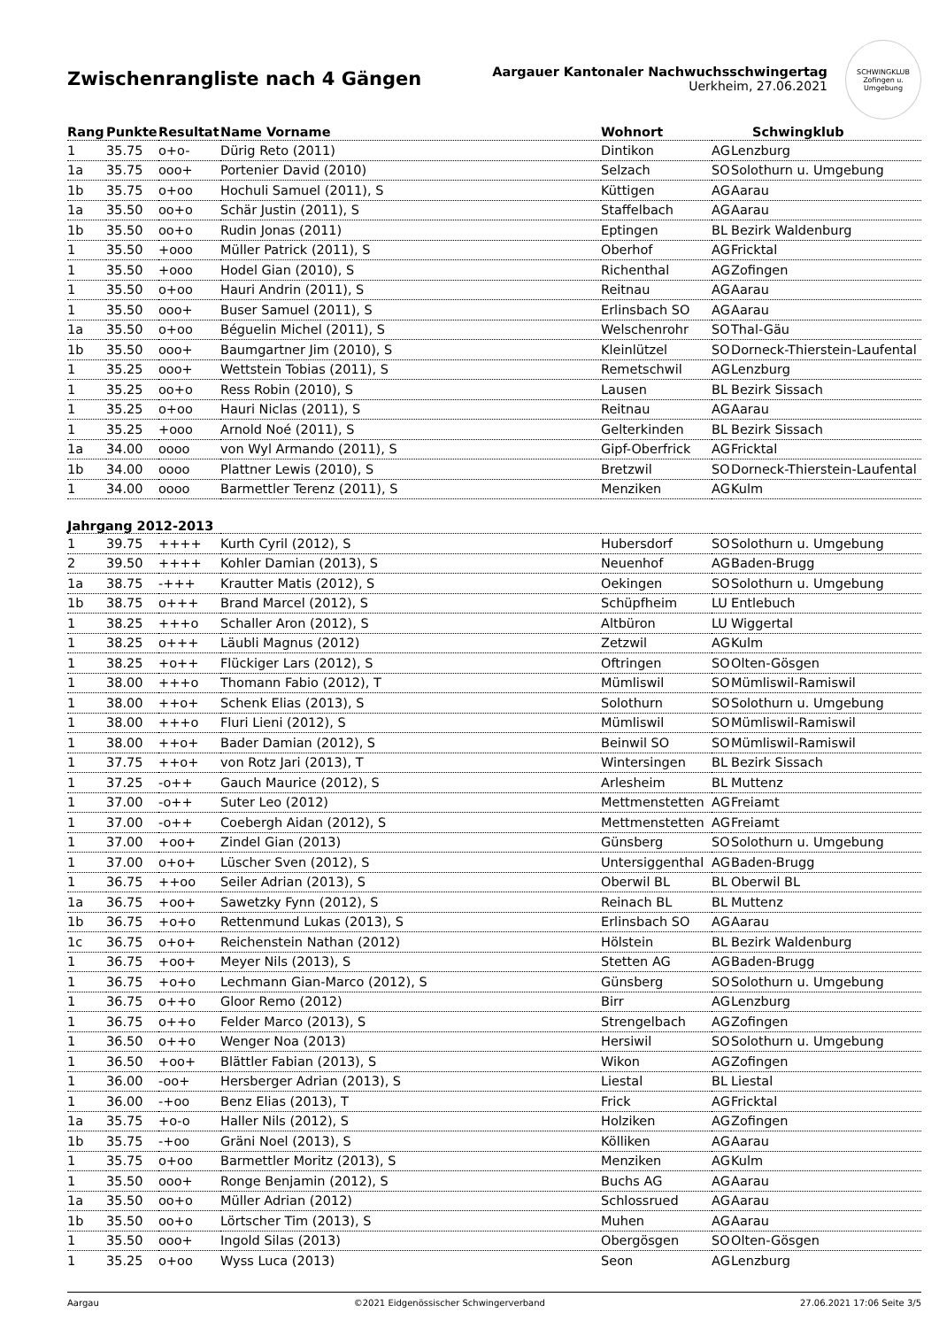Zwischenrangliste nach 4 Gängen
Aargauer Kantonaler Nachwuchsschwingertag
Uerkheim, 27.06.2021
SCHWINGKLUB
Zofingen u. Umgebung
| Rang | Punkte | Resultat | Name Vorname | Wohnort | | Schwingklub |
| --- | --- | --- | --- | --- | --- | --- |
| 1 | 35.75 | o+o- | Dürig Reto (2011) | Dintikon | AG | Lenzburg |
| 1a | 35.75 | ooo+ | Portenier David (2010) | Selzach | SO | Solothurn u. Umgebung |
| 1b | 35.75 | o+oo | Hochuli Samuel (2011), S | Küttigen | AG | Aarau |
| 1a | 35.50 | oo+o | Schär Justin (2011), S | Staffelbach | AG | Aarau |
| 1b | 35.50 | oo+o | Rudin Jonas (2011) | Eptingen | BL | Bezirk Waldenburg |
| 1 | 35.50 | +ooo | Müller Patrick (2011), S | Oberhof | AG | Fricktal |
| 1 | 35.50 | +ooo | Hodel Gian (2010), S | Richenthal | AG | Zofingen |
| 1 | 35.50 | o+oo | Hauri Andrin (2011), S | Reitnau | AG | Aarau |
| 1 | 35.50 | ooo+ | Buser Samuel (2011), S | Erlinsbach SO | AG | Aarau |
| 1a | 35.50 | o+oo | Béguelin Michel (2011), S | Welschenrohr | SO | Thal-Gäu |
| 1b | 35.50 | ooo+ | Baumgartner Jim (2010), S | Kleinlützel | SO | Dorneck-Thierstein-Laufental |
| 1 | 35.25 | ooo+ | Wettstein Tobias (2011), S | Remetschwil | AG | Lenzburg |
| 1 | 35.25 | oo+o | Ress Robin (2010), S | Lausen | BL | Bezirk Sissach |
| 1 | 35.25 | o+oo | Hauri Niclas (2011), S | Reitnau | AG | Aarau |
| 1 | 35.25 | +ooo | Arnold Noé (2011), S | Gelterkinden | BL | Bezirk Sissach |
| 1a | 34.00 | oooo | von Wyl Armando (2011), S | Gipf-Oberfrick | AG | Fricktal |
| 1b | 34.00 | oooo | Plattner Lewis (2010), S | Bretzwil | SO | Dorneck-Thierstein-Laufental |
| 1 | 34.00 | oooo | Barmettler Terenz (2011), S | Menziken | AG | Kulm |
| Jahrgang 2012-2013 | | | | | | |
| 1 | 39.75 | ++++ | Kurth Cyril (2012), S | Hubersdorf | SO | Solothurn u. Umgebung |
| 2 | 39.50 | ++++ | Kohler Damian (2013), S | Neuenhof | AG | Baden-Brugg |
| 1a | 38.75 | -+++ | Krautter Matis (2012), S | Oekingen | SO | Solothurn u. Umgebung |
| 1b | 38.75 | o+++ | Brand Marcel (2012), S | Schüpfheim | LU | Entlebuch |
| 1 | 38.25 | +++o | Schaller Aron (2012), S | Altbüron | LU | Wiggertal |
| 1 | 38.25 | o+++ | Läubli Magnus (2012) | Zetzwil | AG | Kulm |
| 1 | 38.25 | +o++ | Flückiger Lars (2012), S | Oftringen | SO | Olten-Gösgen |
| 1 | 38.00 | +++o | Thomann Fabio (2012), T | Mümliswil | SO | Mümliswil-Ramiswil |
| 1 | 38.00 | ++o+ | Schenk Elias (2013), S | Solothurn | SO | Solothurn u. Umgebung |
| 1 | 38.00 | +++o | Fluri Lieni (2012), S | Mümliswil | SO | Mümliswil-Ramiswil |
| 1 | 38.00 | ++o+ | Bader Damian (2012), S | Beinwil SO | SO | Mümliswil-Ramiswil |
| 1 | 37.75 | ++o+ | von Rotz Jari (2013), T | Wintersingen | BL | Bezirk Sissach |
| 1 | 37.25 | -o++ | Gauch Maurice (2012), S | Arlesheim | BL | Muttenz |
| 1 | 37.00 | -o++ | Suter Leo (2012) | Mettmenstetten | AG | Freiamt |
| 1 | 37.00 | -o++ | Coebergh Aidan (2012), S | Mettmenstetten | AG | Freiamt |
| 1 | 37.00 | +oo+ | Zindel Gian (2013) | Günsberg | SO | Solothurn u. Umgebung |
| 1 | 37.00 | o+o+ | Lüscher Sven (2012), S | Untersiggenthal | AG | Baden-Brugg |
| 1 | 36.75 | ++oo | Seiler Adrian (2013), S | Oberwil BL | BL | Oberwil BL |
| 1a | 36.75 | +oo+ | Sawetzky Fynn (2012), S | Reinach BL | BL | Muttenz |
| 1b | 36.75 | +o+o | Rettenmund Lukas (2013), S | Erlinsbach SO | AG | Aarau |
| 1c | 36.75 | o+o+ | Reichenstein Nathan (2012) | Hölstein | BL | Bezirk Waldenburg |
| 1 | 36.75 | +oo+ | Meyer Nils (2013), S | Stetten AG | AG | Baden-Brugg |
| 1 | 36.75 | +o+o | Lechmann Gian-Marco (2012), S | Günsberg | SO | Solothurn u. Umgebung |
| 1 | 36.75 | o++o | Gloor Remo (2012) | Birr | AG | Lenzburg |
| 1 | 36.75 | o++o | Felder Marco (2013), S | Strengelbach | AG | Zofingen |
| 1 | 36.50 | o++o | Wenger Noa (2013) | Hersiwil | SO | Solothurn u. Umgebung |
| 1 | 36.50 | +oo+ | Blättler Fabian (2013), S | Wikon | AG | Zofingen |
| 1 | 36.00 | -oo+ | Hersberger Adrian (2013), S | Liestal | BL | Liestal |
| 1 | 36.00 | -+oo | Benz Elias (2013), T | Frick | AG | Fricktal |
| 1a | 35.75 | +o-o | Haller Nils (2012), S | Holziken | AG | Zofingen |
| 1b | 35.75 | -+oo | Gräni Noel (2013), S | Kölliken | AG | Aarau |
| 1 | 35.75 | o+oo | Barmettler Moritz (2013), S | Menziken | AG | Kulm |
| 1 | 35.50 | ooo+ | Ronge Benjamin (2012), S | Buchs AG | AG | Aarau |
| 1a | 35.50 | oo+o | Müller Adrian (2012) | Schlossrued | AG | Aarau |
| 1b | 35.50 | oo+o | Lörtscher Tim (2013), S | Muhen | AG | Aarau |
| 1 | 35.50 | ooo+ | Ingold Silas (2013) | Obergösgen | SO | Olten-Gösgen |
| 1 | 35.25 | o+oo | Wyss Luca (2013) | Seon | AG | Lenzburg |
Aargau ©2021 Eidgenössischer Schwingerverband 27.06.2021 17:06 Seite 3/5